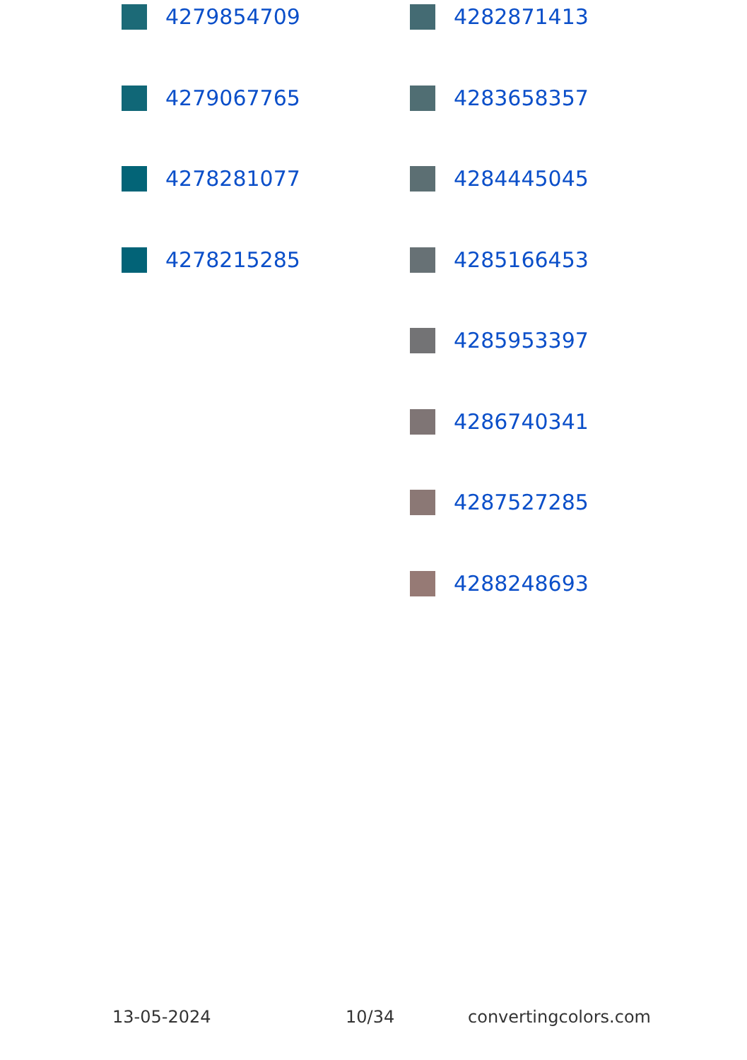4279854709
4279067765
4278281077
4278215285
4282871413
4283658357
4284445045
4285166453
4285953397
4286740341
4287527285
4288248693
13-05-2024 10/34 convertingcolors.com